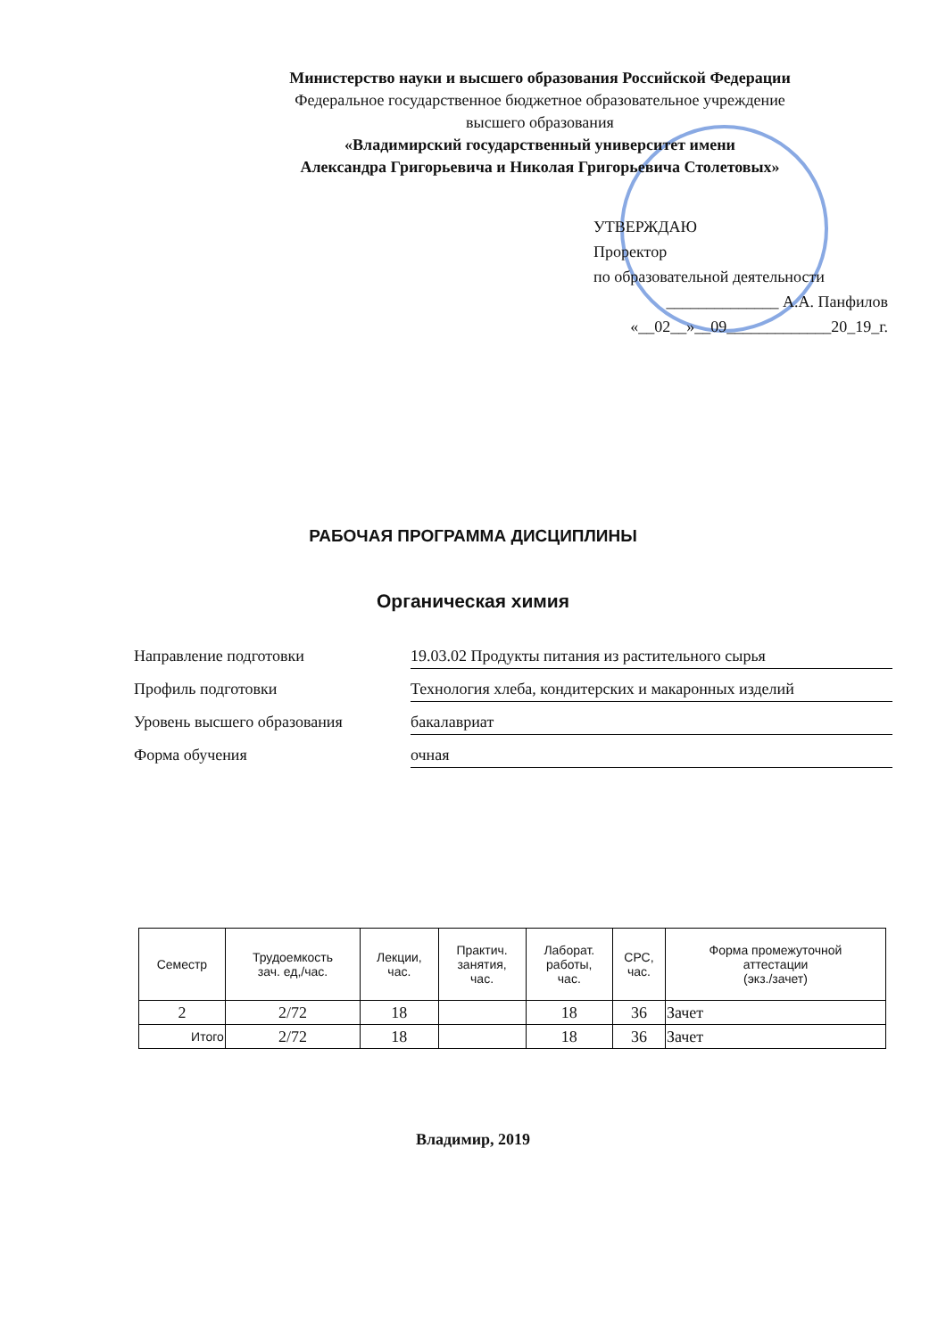Министерство науки и высшего образования Российской Федерации
Федеральное государственное бюджетное образовательное учреждение
высшего образования
«Владимирский государственный университет имени
Александра Григорьевича и Николая Григорьевича Столетовых»
УТВЕРЖДАЮ
Проректор
по образовательной деятельности
______________ А.А. Панфилов
«__02__»__09_____________20_19_г.
РАБОЧАЯ ПРОГРАММА ДИСЦИПЛИНЫ
Органическая химия
Направление подготовки
19.03.02 Продукты питания из растительного сырья
Профиль подготовки
Технология хлеба, кондитерских и макаронных изделий
Уровень высшего образования
бакалавриат
Форма обучения
очная
| Семестр | Трудоемкость зач. ед,/час. | Лекции, час. | Практич. занятия, час. | Лаборат. работы, час. | СРС, час. | Форма промежуточной аттестации (экз./зачет) |
| --- | --- | --- | --- | --- | --- | --- |
| 2 | 2/72 | 18 | | 18 | 36 | Зачет |
| Итого | 2/72 | 18 | | 18 | 36 | Зачет |
Владимир, 2019